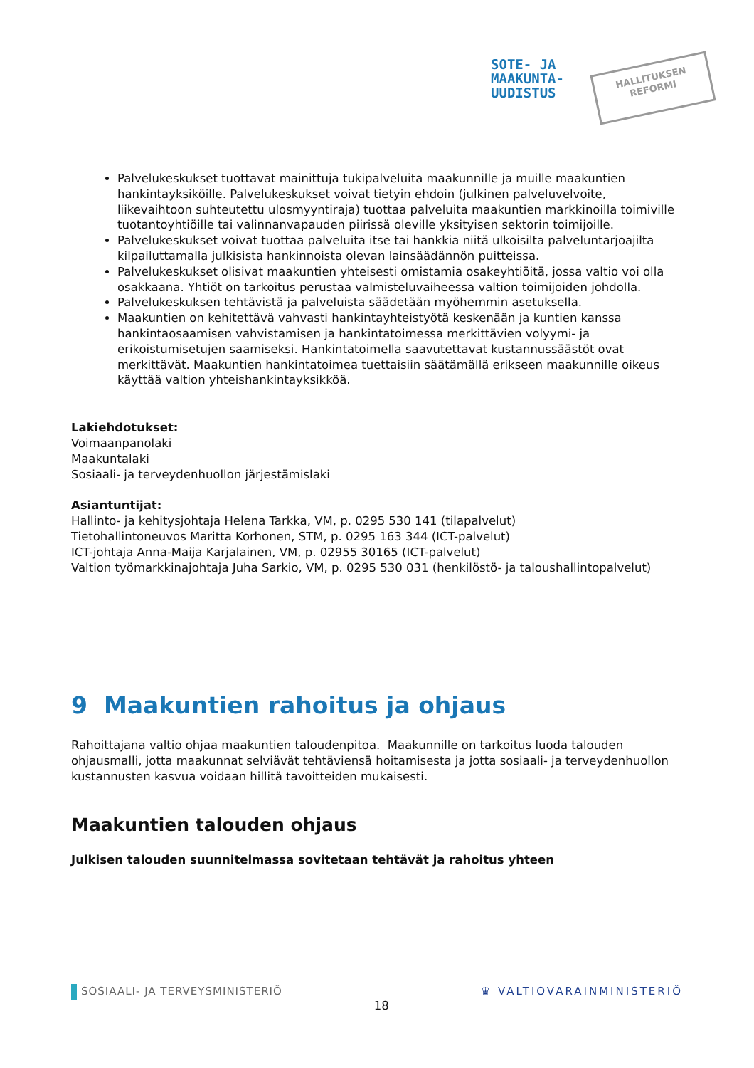SOTE- JA
MAAKUNTA-
UUDISTUS
HALLITUKSEN
REFORMI
Palvelukeskukset tuottavat mainittuja tukipalveluita maakunnille ja muille maakuntien hankintayksiköille. Palvelukeskukset voivat tietyin ehdoin (julkinen palveluvelvoite, liikevaihtoon suhteutettu ulosmyyntiraja) tuottaa palveluita maakuntien markkinoilla toimiville tuotantoyhtiöille tai valinnanvapauden piirissä oleville yksityisen sektorin toimijoille.
Palvelukeskukset voivat tuottaa palveluita itse tai hankkia niitä ulkoisilta palveluntarjoajilta kilpailuttamalla julkisista hankinnoista olevan lainsäädännön puitteissa.
Palvelukeskukset olisivat maakuntien yhteisesti omistamia osakeyhtiöitä, jossa valtio voi olla osakkaana. Yhtiöt on tarkoitus perustaa valmisteluvaiheessa valtion toimijoiden johdolla.
Palvelukeskuksen tehtävistä ja palveluista säädetään myöhemmin asetuksella.
Maakuntien on kehitettävä vahvasti hankintayhteistyötä keskenään ja kuntien kanssa hankintaosaamisen vahvistamisen ja hankintatoimessa merkittävien volyymi- ja erikoistumisetujen saamiseksi. Hankintatoimella saavutettavat kustannussäästöt ovat merkittävät. Maakuntien hankintatoimea tuettaisiin säätämällä erikseen maakunnille oikeus käyttää valtion yhteishankintayksikköä.
Lakiehdotukset:
Voimaanpanolaki
Maakuntalaki
Sosiaali- ja terveydenhuollon järjestämislaki
Asiantuntijat:
Hallinto- ja kehitysjohtaja Helena Tarkka, VM, p. 0295 530 141 (tilapalvelut)
Tietohallintoneuvos Maritta Korhonen, STM, p. 0295 163 344 (ICT-palvelut)
ICT-johtaja Anna-Maija Karjalainen, VM, p. 02955 30165 (ICT-palvelut)
Valtion työmarkkinajohtaja Juha Sarkio, VM, p. 0295 530 031 (henkilöstö- ja taloushallintopalvelut)
9 Maakuntien rahoitus ja ohjaus
Rahoittajana valtio ohjaa maakuntien taloudenpitoa. Maakunnille on tarkoitus luoda talouden ohjausmalli, jotta maakunnat selviävät tehtäviensä hoitamisesta ja jotta sosiaali- ja terveydenhuollon kustannusten kasvua voidaan hillitä tavoitteiden mukaisesti.
Maakuntien talouden ohjaus
Julkisen talouden suunnitelmassa sovitetaan tehtävät ja rahoitus yhteen
SOSIAALI- JA TERVEYSMINISTERIÖ 18 ♛ VALTIOVARAINMINISTERIÖ